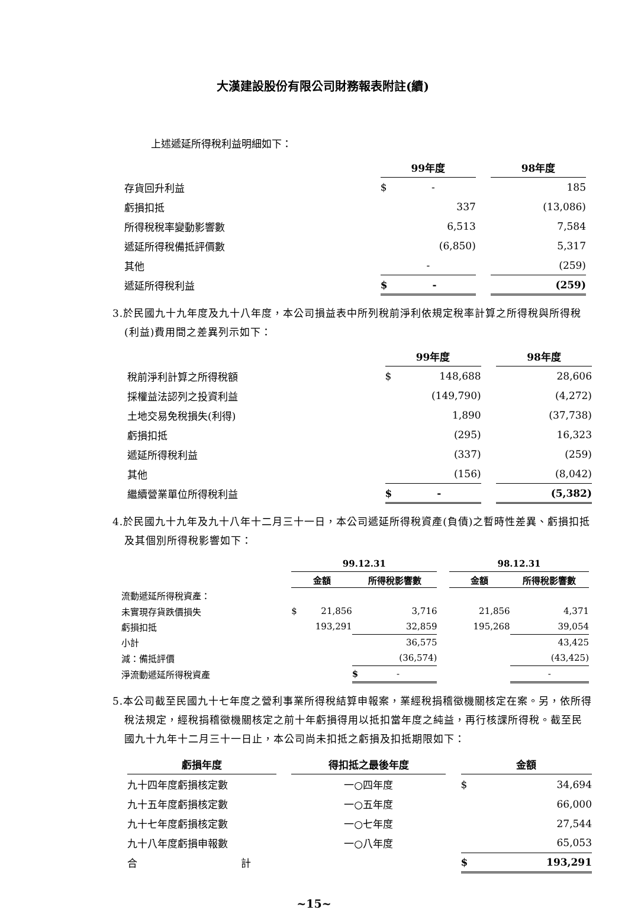大漢建設股份有限公司財務報表附註(續)
上述遞延所得稅利益明細如下：
| | 99年度 | | 98年度 |
| 存貨回升利益 | $ - | | 185 |
| 虧損扣抵 | 337 | | (13,086) |
| 所得稅稅率變動影響數 | 6,513 | | 7,584 |
| 遞延所得稅備抵評價數 | (6,850) | | 5,317 |
| 其他 | - | | (259) |
| 遞延所得稅利益 | $ - | | (259) |
3.於民國九十九年度及九十八年度，本公司損益表中所列稅前淨利依規定稅率計算之所得稅與所得稅(利益)費用間之差異列示如下：
| | 99年度 | | 98年度 |
| 稅前淨利計算之所得稅額 | $ 148,688 | | 28,606 |
| 採權益法認列之投資利益 | (149,790) | | (4,272) |
| 土地交易免稅損失(利得) | 1,890 | | (37,738) |
| 虧損扣抵 | (295) | | 16,323 |
| 遞延所得稅利益 | (337) | | (259) |
| 其他 | (156) | | (8,042) |
| 繼續營業單位所得稅利益 | $ - | | (5,382) |
4.於民國九十九年及九十八年十二月三十一日，本公司遞延所得稅資產(負債)之暫時性差異、虧損扣抵及其個別所得稅影響如下：
| | 99.12.31 | | | 98.12.31 | |
| | 金額 | 所得稅影響數 | | 金額 | 所得稅影響數 |
| 流動遞延所得稅資產： | | | | | |
| 未實現存貨跌價損失 | $ 21,856 | 3,716 | | 21,856 | 4,371 |
| 虧損扣抵 | 193,291 | 32,859 | | 195,268 | 39,054 |
| 小計 | | 36,575 | | | 43,425 |
| 減：備抵評價 | | (36,574) | | | (43,425) |
| 淨流動遞延所得稅資產 | | $ - | | | - |
5.本公司截至民國九十七年度之營利事業所得稅結算申報案，業經稅捐稽徵機關核定在案。另，依所得稅法規定，經稅捐稽徵機關核定之前十年虧損得用以抵扣當年度之純益，再行核課所得稅。截至民國九十九年十二月三十一日止，本公司尚未扣抵之虧損及扣抵期限如下：
| 虧損年度 | | 得扣抵之最後年度 | | 金額 |
| 九十四年度虧損核定數 | | 一○四年度 | | $ 34,694 |
| 九十五年度虧損核定數 | | 一○五年度 | | 66,000 |
| 九十七年度虧損核定數 | | 一○七年度 | | 27,544 |
| 九十八年度虧損申報數 | | 一○八年度 | | 65,053 |
| 合 計 | | | | $ 193,291 |
~15~